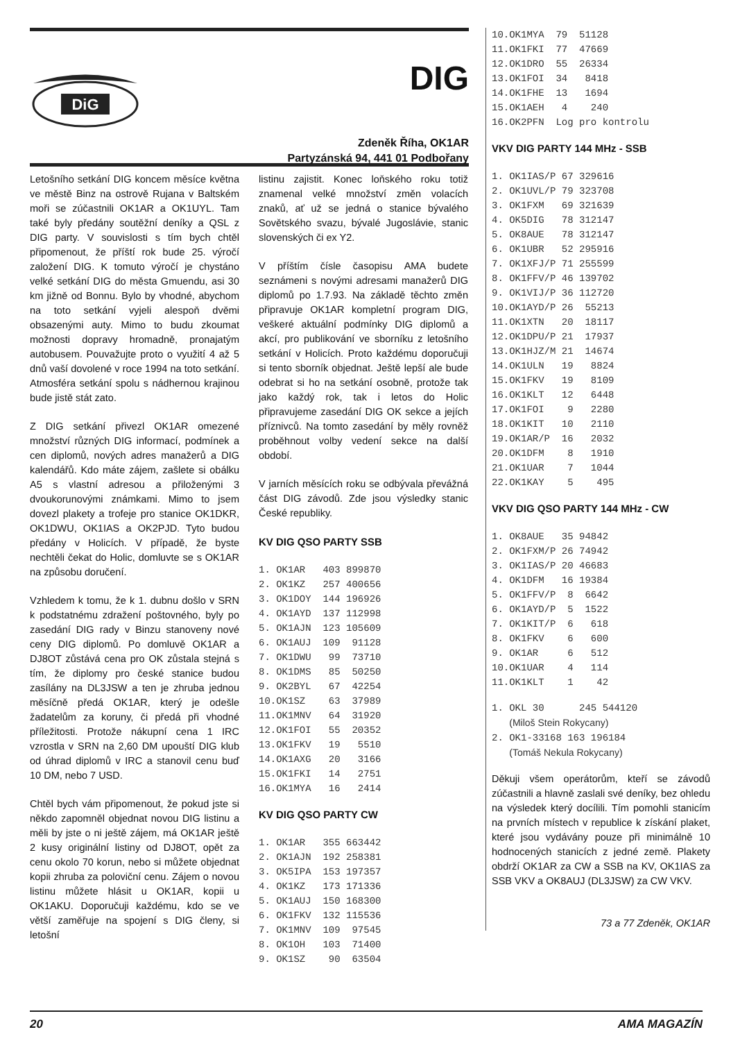DiG
DIG
Zdeněk Říha, OK1AR
Partyzánská 94, 441 01 Podbořany
Letošního setkání DIG koncem měsíce května ve městě Binz na ostrově Rujana v Baltském moři se zúčastnili OK1AR a OK1UYL. Tam také byly předány soutěžní deníky a QSL z DIG party. V souvislosti s tím bych chtěl připomenout, že příští rok bude 25. výročí založení DIG. K tomuto výročí je chystáno velké setkání DIG do města Gmuendu, asi 30 km jižně od Bonnu. Bylo by vhodné, abychom na toto setkání vyjeli alespoň dvěmi obsazenými auty. Mimo to budu zkoumat možnosti dopravy hromadně, pronajatým autobusem. Pouvažujte proto o využití 4 až 5 dnů vaší dovolené v roce 1994 na toto setkání. Atmosféra setkání spolu s nádhernou krajinou bude jistě stát zato.
Z DIG setkání přivezl OK1AR omezené množství různých DIG informací, podmínek a cen diplomů, nových adres manažerů a DIG kalendářů. Kdo máte zájem, zašlete si obálku A5 s vlastní adresou a přiloženými 3 dvoukorunovými známkami. Mimo to jsem dovezl plakety a trofeje pro stanice OK1DKR, OK1DWU, OK1IAS a OK2PJD. Tyto budou předány v Holicích. V případě, že byste nechtěli čekat do Holic, domluvte se s OK1AR na způsobu doručení.
Vzhledem k tomu, že k 1. dubnu došlo v SRN k podstatnému zdražení poštovného, byly po zasedání DIG rady v Binzu stanoveny nové ceny DIG diplomů. Po domluvě OK1AR a DJ8OT zůstává cena pro OK zůstala stejná s tím, že diplomy pro české stanice budou zasílány na DL3JSW a ten je zhruba jednou měsíčně předá OK1AR, který je odešle žadatelům za koruny, či předá při vhodné příležitosti. Protože nákupní cena 1 IRC vzrostla v SRN na 2,60 DM upouští DIG klub od úhrad diplomů v IRC a stanovil cenu buď 10 DM, nebo 7 USD.
Chtěl bych vám připomenout, že pokud jste si někdo zapomněl objednat novou DIG listinu a měli by jste o ni ještě zájem, má OK1AR ještě 2 kusy originální listiny od DJ8OT, opět za cenu okolo 70 korun, nebo si můžete objednat kopii zhruba za poloviční cenu. Zájem o novou listinu můžete hlásit u OK1AR, kopii u OK1AKU. Doporučuji každému, kdo se ve větší zaměřuje na spojení s DIG členy, si letošní
listinu zajistit. Konec loňského roku totiž znamenal velké množství změn volacích znaků, ať už se jedná o stanice bývalého Sovětského svazu, bývalé Jugoslávie, stanic slovenských či ex Y2.
V příštím čísle časopisu AMA budete seznámeni s novými adresami manažerů DIG diplomů po 1.7.93. Na základě těchto změn připravuje OK1AR kompletní program DIG, veškeré aktuální podmínky DIG diplomů a akcí, pro publikování ve sborníku z letošního setkání v Holicích. Proto každému doporučuji si tento sborník objednat. Ještě lepší ale bude odebrat si ho na setkání osobně, protože tak jako každý rok, tak i letos do Holic připravujeme zasedání DIG OK sekce a jejích příznivců. Na tomto zasedání by měly rovněž proběhnout volby vedení sekce na další období.
V jarních měsících roku se odbývala převážná část DIG závodů. Zde jsou výsledky stanic České republiky.
KV DIG QSO PARTY SSB
1. OK1AR   403 899870
2. OK1KZ   257 400656
3. OK1DOY  144 196926
4. OK1AYD  137 112998
5. OK1AJN  123 105609
6. OK1AUJ  109  91128
7. OK1DWU   99  73710
8. OK1DMS   85  50250
9. OK2BYL   67  42254
10.OK1SZ    63  37989
11.OK1MNV   64  31920
12.OK1FOI   55  20352
13.OK1FKV   19   5510
14.OK1AXG   20   3166
15.OK1FKI   14   2751
16.OK1MYA   16   2414
KV DIG QSO PARTY CW
1. OK1AR   355 663442
2. OK1AJN  192 258381
3. OK5IPA  153 197357
4. OK1KZ   173 171336
5. OK1AUJ  150 168300
6. OK1FKV  132 115536
7. OK1MNV  109  97545
8. OK1OH   103  71400
9. OK1SZ    90  63504
10.OK1MYA  79  51128
11.OK1FKI  77  47669
12.OK1DRO  55  26334
13.OK1FOI  34   8418
14.OK1FHE  13   1694
15.OK1AEH   4    240
16.OK2PFN  Log pro kontrolu
VKV DIG PARTY 144 MHz - SSB
1. OK1IAS/P 67 329616
2. OK1UVL/P 79 323708
3. OK1FXM   69 321639
4. OK5DIG   78 312147
5. OK8AUE   78 312147
6. OK1UBR   52 295916
7. OK1XFJ/P 71 255599
8. OK1FFV/P 46 139702
9. OK1VIJ/P 36 112720
10.OK1AYD/P 26  55213
11.OK1XTN   20  18117
12.OK1DPU/P 21  17937
13.OK1HJZ/M 21  14674
14.OK1ULN   19   8824
15.OK1FKV   19   8109
16.OK1KLT   12   6448
17.OK1FOI    9   2280
18.OK1KIT   10   2110
19.OK1AR/P  16   2032
20.OK1DFM    8   1910
21.OK1UAR    7   1044
22.OK1KAY    5    495
VKV DIG QSO PARTY 144 MHz - CW
1. OK8AUE   35 94842
2. OK1FXM/P 26 74942
3. OK1IAS/P 20 46683
4. OK1DFM   16 19384
5. OK1FFV/P  8  6642
6. OK1AYD/P  5  1522
7. OK1KIT/P  6   618
8. OK1FKV    6   600
9. OK1AR     6   512
10.OK1UAR    4   114
11.OK1KLT    1    42
1. OKL 30      245 544120
   (Miloš Stein Rokycany)
2. OK1-33168 163 196184
   (Tomáš Nekula Rokycany)
Děkuji všem operátorům, kteří se závodů zúčastnili a hlavně zaslali své deníky, bez ohledu na výsledek který docílili. Tím pomohli stanicím na prvních místech v republice k získání plaket, které jsou vydávány pouze při minimálně 10 hodnocených stanicích z jedné země. Plakety obdrží OK1AR za CW a SSB na KV, OK1IAS za SSB VKV a OK8AUJ (DL3JSW) za CW VKV.
73 a 77 Zdeněk, OK1AR
20 AMA MAGAZÍN